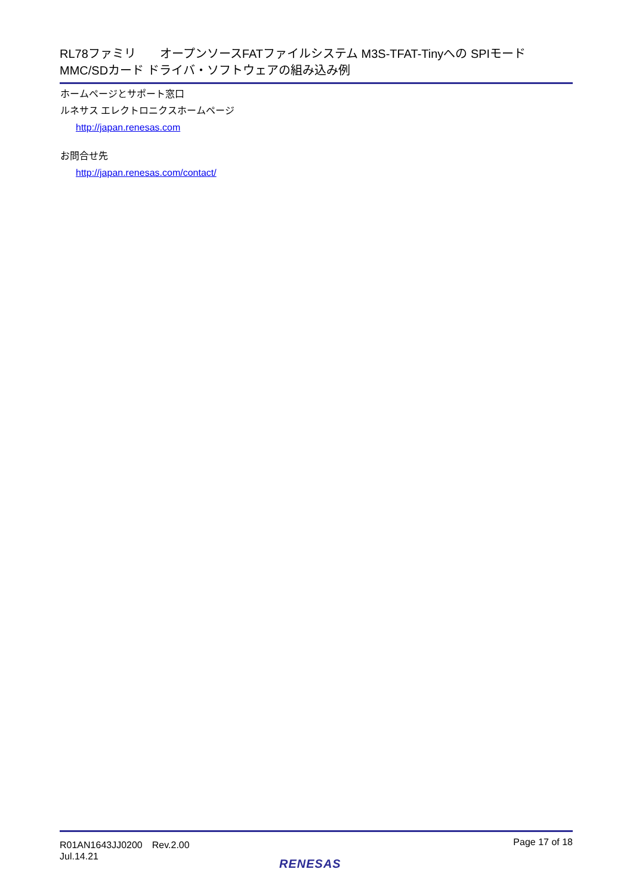RL78ファミリ　　オープンソースFATファイルシステム M3S-TFAT-Tinyへの SPIモード
MMC/SDカード ドライバ・ソフトウェアの組み込み例
ホームページとサポート窓口
ルネサス エレクトロニクスホームページ
http://japan.renesas.com
お問合せ先
http://japan.renesas.com/contact/
R01AN1643JJ0200　Rev.2.00
Jul.14.21
Page 17 of 18
RENESAS